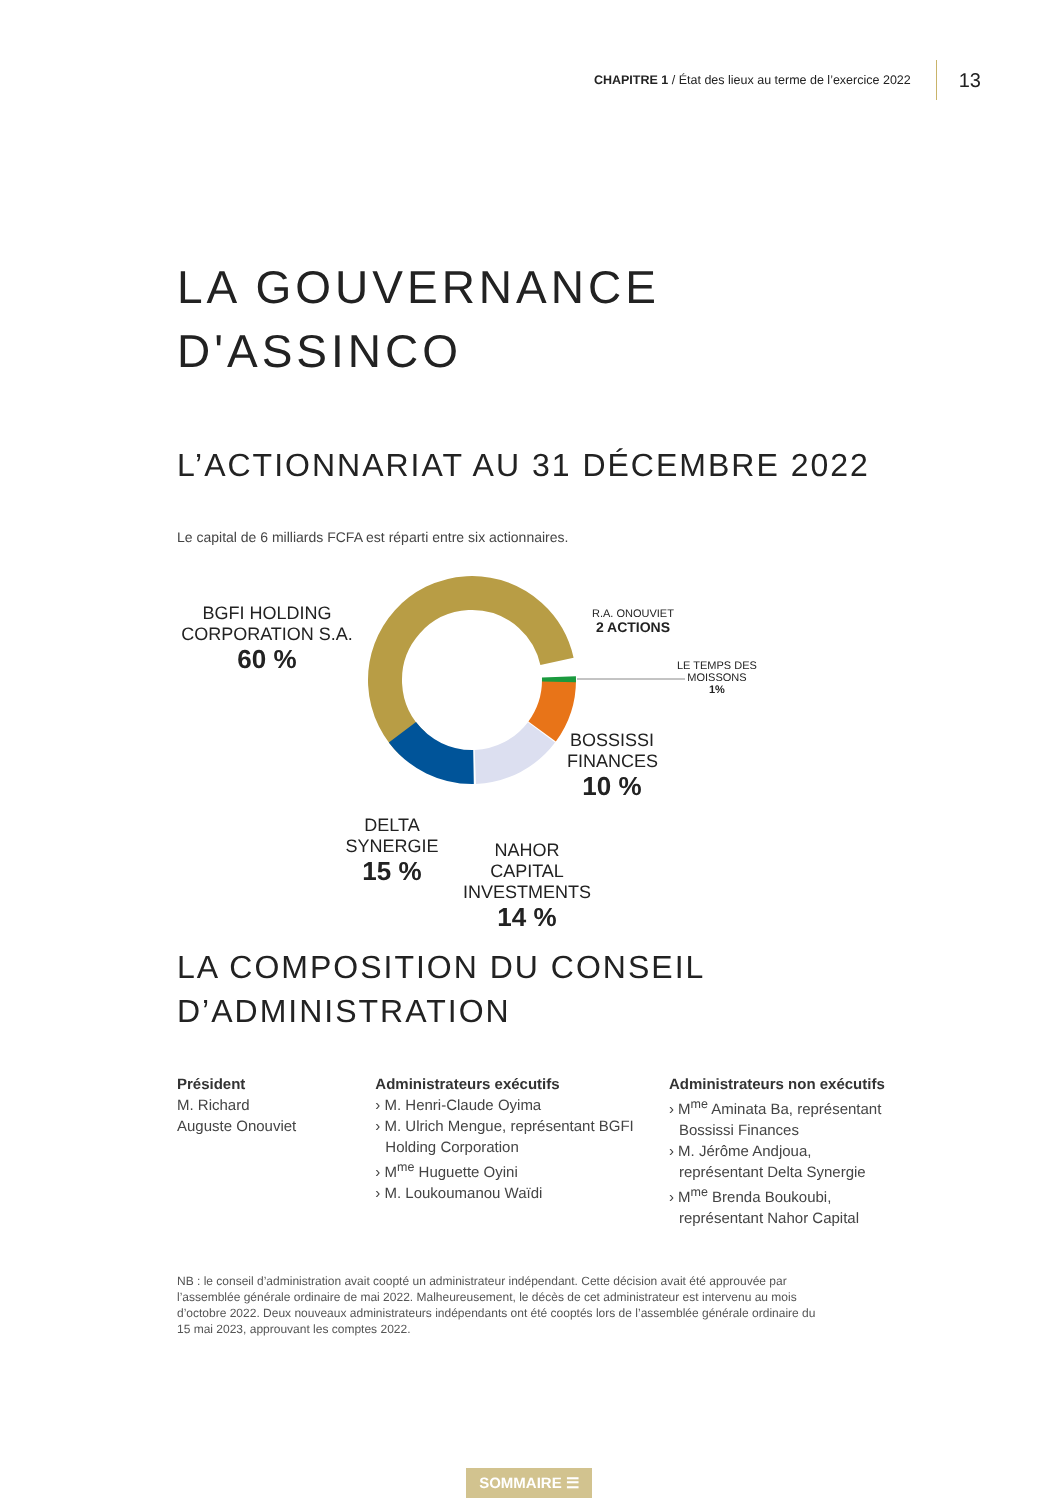CHAPITRE 1 / État des lieux au terme de l’exercice 2022 13
LA GOUVERNANCE
D'ASSINCO
L’ACTIONNARIAT AU 31 DÉCEMBRE 2022
Le capital de 6 milliards FCFA est réparti entre six actionnaires.
BGFI HOLDING CORPORATION S.A.
60 %
R.A. ONOUVIET
2 ACTIONS
LE TEMPS DES
MOISSONS
1%
BOSSISSI FINANCES
10 %
DELTA SYNERGIE
15 %
NAHOR CAPITAL INVESTMENTS
14 %
LA COMPOSITION DU CONSEIL
D’ADMINISTRATION
Président
M. Richard
Auguste Onouviet
Administrateurs exécutifs
› M. Henri-Claude Oyima
› M. Ulrich Mengue, représentant BGFI Holding Corporation
› M<sup>me</sup> Huguette Oyini
› M. Loukoumanou Waïdi
Administrateurs non exécutifs
› M<sup>me</sup> Aminata Ba, représentant Bossissi Finances
› M. Jérôme Andjoua, représentant Delta Synergie
› M<sup>me</sup> Brenda Boukoubi, représentant Nahor Capital
NB : le conseil d’administration avait coopté un administrateur indépendant. Cette décision avait été approuvée par l’assemblée générale ordinaire de mai 2022. Malheureusement, le décès de cet administrateur est intervenu au mois d’octobre 2022. Deux nouveaux administrateurs indépendants ont été cooptés lors de l’assemblée générale ordinaire du 15 mai 2023, approuvant les comptes 2022.
SOMMAIRE ☰